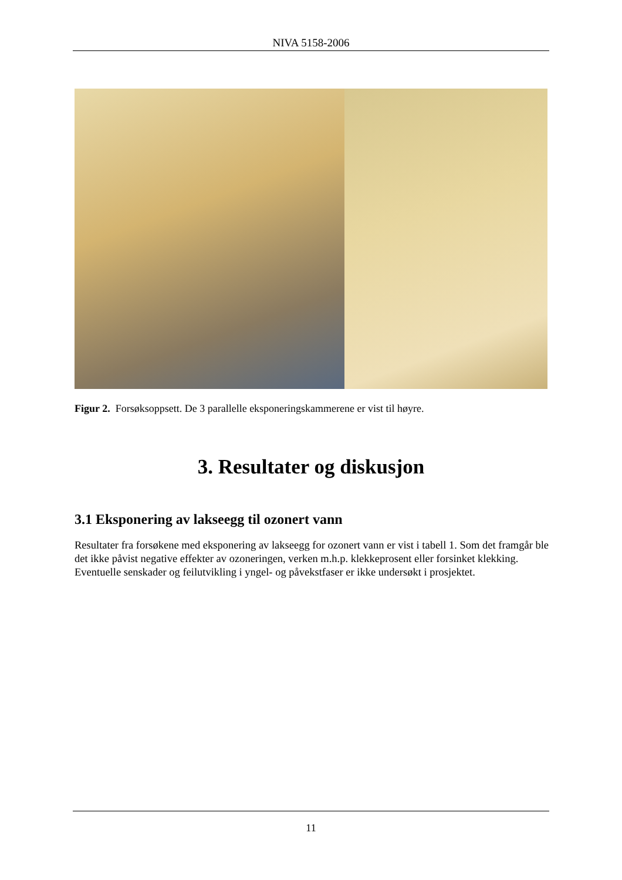NIVA 5158-2006
Figur 2. Forsøksoppsett. De 3 parallelle eksponeringskammerene er vist til høyre.
3. Resultater og diskusjon
3.1 Eksponering av lakseegg til ozonert vann
Resultater fra forsøkene med eksponering av lakseegg for ozonert vann er vist i tabell 1. Som det framgår ble det ikke påvist negative effekter av ozoneringen, verken m.h.p. klekkeprosent eller forsinket klekking. Eventuelle senskader og feilutvikling i yngel- og påvekstfaser er ikke undersøkt i prosjektet.
11